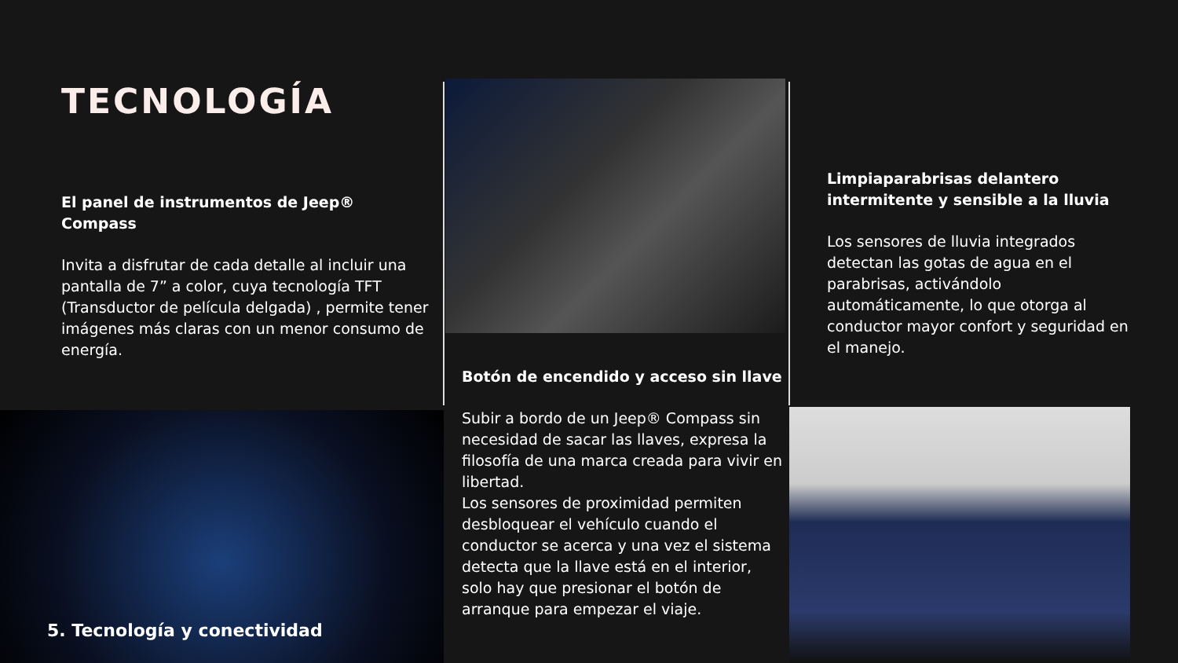TECNOLOGÍA
El panel de instrumentos de Jeep® Compass
Invita a disfrutar de cada detalle al incluir una pantalla de 7” a color, cuya tecnología TFT (Transductor de película delgada) , permite tener imágenes más claras con un menor consumo de energía.
Botón de encendido y acceso sin llave
Subir a bordo de un Jeep® Compass sin necesidad de sacar las llaves, expresa la filosofía de una marca creada para vivir en libertad.
Los sensores de proximidad permiten desbloquear el vehículo cuando el conductor se acerca y una vez el sistema detecta que la llave está en el interior, solo hay que presionar el botón de arranque para empezar el viaje.
Limpiaparabrisas delantero intermitente y sensible a la lluvia
Los sensores de lluvia integrados detectan las gotas de agua en el parabrisas, activándolo automáticamente, lo que otorga al conductor mayor confort y seguridad en el manejo.
5. Tecnología y conectividad